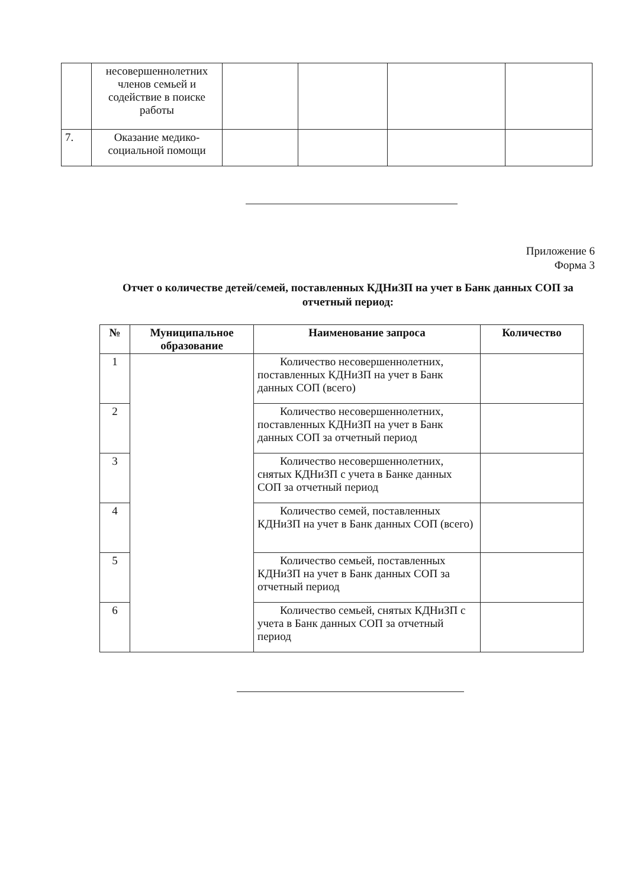| | несовершеннолетних членов семьей и содействие в поиске работы | | | | |
| 7. | Оказание медико-социальной помощи | | | | |
Приложение 6
Форма 3
Отчет о количестве детей/семей, поставленных КДНиЗП на учет в Банк данных СОП за отчетный период:
| № | Муниципальное образование | Наименование запроса | Количество |
| --- | --- | --- | --- |
| 1 | | Количество несовершеннолетних, поставленных КДНиЗП на учет в Банк данных СОП (всего) | |
| 2 | | Количество несовершеннолетних, поставленных КДНиЗП на учет в Банк данных СОП за отчетный период | |
| 3 | | Количество несовершеннолетних, снятых КДНиЗП с учета в Банке данных СОП за отчетный период | |
| 4 | | Количество семей, поставленных КДНиЗП на учет в Банк данных СОП (всего) | |
| 5 | | Количество семьей, поставленных КДНиЗП на учет в Банк данных СОП за отчетный период | |
| 6 | | Количество семьей, снятых КДНиЗП с учета в Банк данных СОП за отчетный период | |